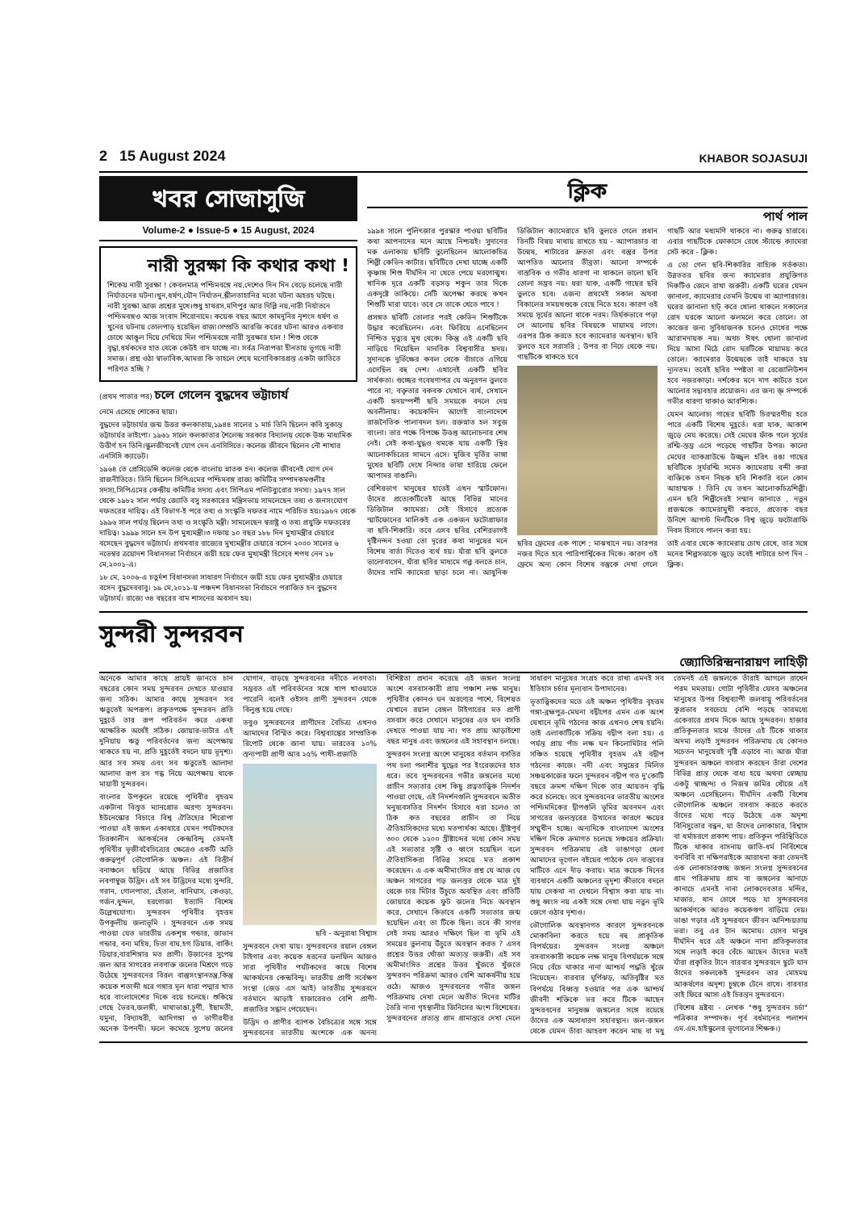2 15 August 2024 KHABOR SOJASUJI
খবর সোজাসুজি
Volume-2 ● Issue-5 ● 15 August, 2024
নারী সুরক্ষা কি কথার কথা !
শিকেয় নারী সুরক্ষা ! কেবলমাত্র পশ্চিমবঙ্গে নয়,দেশেও দিন দিন বেড়ে চলেছে নারী নির্যাতনের ঘটনা।খুন,ধর্ষণ,যৌন নির্যাতন,শ্লীলতাহানির মতো ঘটনা অহরহ ঘটছে। নারী সুরক্ষা আজ প্রশ্নের মুখে।শুধু হাথরস,মণিপুর আর দিল্লি নয়,নারী নির্যাতনে পশ্চিমবঙ্গও আজ সংবাদ শিরোনামে। কয়েক বছর আগে কামদুনির নৃশংস ধর্ষণ ও খুনের ঘটনায় তোলপাড় হয়েছিল রাজ্য।সম্প্রতি আরজি করের ঘটনা আরও একবার চোখে আঙুল দিয়ে দেখিয়ে দিল পশ্চিমবঙ্গে নারী সুরক্ষার হাল ! শিশু থেকে বৃদ্ধা,ধর্ষকদের হাত থেকে কেউই বাদ যাচ্ছে না। সর্বত্র নিরাপত্তা হীনতায় ভুগছে নারী সমাজ। প্রশ্ন ওঠা স্বাভাবিক,আমরা কি তাহলে শেষে মনোবিকারগ্রস্ত একটা জাতিতে পরিণত হচ্ছি ?
(প্রথম পাতার পর) চলে গেলেন বুদ্ধদেব ভট্টাচার্য
নেমে এসেছে শোকের ছায়া।
বুদ্ধদেব ভট্টাচার্যর জন্ম উত্তর কলকাতায়,১৯৪৪ সালের ১ মার্চ তিনি ছিলেন কবি সুকান্ত ভট্টাচার্যর ভাইপো। ১৯৬১ সালে কলকাতার শৈলেন্দ্র সরকার বিদ্যালয় থেকে উচ্চ মাধ্যমিক উত্তীর্ণ হন তিনি।স্কুলজীবনেই যোগ দেন এনসিসিতে। কলেজ জীবনে ছিলেন নৌ শাখার এনসিসি ক্যাডেট।
১৯৬৪ তে প্রেসিডেন্সি কলেজ থেকে বাংলায় স্নাতক হন। কলেজ জীবনেই যোগ দেন রাজনীতিতে। তিনি ছিলেন সিপিএমের পশ্চিমবঙ্গ রাজ্য কমিটির সম্পাদকমণ্ডলীর সদস্য,সিপিএমের কেন্দ্রীয় কমিটির সদস্য এবং সিপিএম পলিটব্যুরোর সদস্য। ১৯৭৭ সাল থেকে ১৯৮২ সাল পর্যন্ত জ্যোতি বসু সরকারের মন্ত্রিসভায় সামলেছেন তথ্য ও জনসংযোগ দফতরের দায়িত্ব। এই বিভাগ-ই পরে তথ্য ও সংস্কৃতি দফতর নামে পরিচিত হয়।১৯৮৭ থেকে ১৯৯৬ সাল পর্যন্ত ছিলেন তথ্য ও সংস্কৃতি মন্ত্রী। সামলেছেন স্বরাষ্ট্র ও তথ্য প্রযুক্তি দফতরের দায়িত্ব। ১৯৯৯ সালে হন উপ মুখ্যমন্ত্রী।৩ দফায় ১০ বছর ১৮৮ দিন মুখ্যমন্ত্রীর চেয়ারে বসেছেন বুদ্ধদেব ভট্টাচার্য। প্রথমবার রাজ্যের মুখ্যমন্ত্রীর চেয়ারে বসেন ২০০০ সালের ৬ নভেম্বর ত্রয়োদশ বিধানসভা নির্বাচনে জয়ী হয়ে ফের মুখ্যমন্ত্রী হিসেবে শপথ নেন ১৮ মে,২০০১-এ।
১৮ মে, ২০০৬-এ চতুর্দশ বিধানসভা সাধারণ নির্বাচনে জয়ী হয়ে ফের মুখ্যমন্ত্রীর চেয়ারে বসেন বুদ্ধদেববাবু। ১৯ মে,২০১১-য় পঞ্চদশ বিধানসভা নির্বাচনে পরাজিত হন বুদ্ধদেব ভট্টাচার্য। রাজ্যে ৩৪ বছরের বাম শাসনের অবসান হয়।
ক্লিক
পার্থ পাল
১৯৯৪ সালে পুলিৎজার পুরস্কার পাওয়া ছবিটির কথা আপনাদের মনে আছে নিশ্চয়ই। সুদানের মরু এলাকায় ছবিটি তুলেছিলেন আলোকচিত্র শিল্পী কেভিন কার্টার। ছবিটিতে দেখা যাচ্ছে একটি কৃষ্ণাঙ্গ শিশু দীর্ঘদিন না খেতে পেয়ে মরণোন্মুখ। খানিক দূরে একটি বড়সড় শকুন তার দিকে একদৃষ্টে তাকিয়ে। সেটি অপেক্ষা করছে কখন শিশুটি মারা যাবে। তবে সে তাকে খেতে পাবে !
প্রসঙ্গত ছবিটি তোলার পরই কেভিন শিশুটিকে উদ্ধার করেছিলেন। এবং ফিরিয়ে এনেছিলেন নিশ্চিত মৃত্যুর মুখ থেকে। কিন্তু এই একটি ছবি নাড়িয়ে দিয়েছিল মানবিক বিশ্ববাসীর হৃদয়।সুদানকে দুর্ভিক্ষের কবল থেকে বাঁচাতে এগিয়ে এসেছিল বহু দেশ। এখানেই একটি ছবির সার্থকতা। গুচ্ছের গবেষণাপত্র যে অনুরণন তুলতে পারে না, বক্তৃতার বকবক যেখানে ব্যর্থ, সেখানে একটি হৃদয়স্পর্শী ছবি সময়কে বদলে দেয় অবলীলায়। কয়েকদিন আগেই বাংলাদেশে রাজনৈতিক পালাবদল হল। রক্তস্নাত হল সবুজ বাংলা। তার পক্ষে বিপক্ষে উত্তপ্ত আলোচনার শেষ নেই। সেই কথা-যুদ্ধও থমকে যায় একটি স্থির আলোকচিত্রের সামনে এসে। মুজিব মূর্তির ভাঙ্গা মুখের ছবিটি দেখে নিন্দার ভাষা হারিয়ে ফেলে আপামর বাঙালি।
বেশিরভাগ মানুষের হাতেই এখন স্মার্টফোন। তাঁদের প্রত্যেকটিতেই আছে বিভিন্ন মানের ডিজিটাল ক্যামেরা। সেই হিসাবে প্রত্যেক স্মার্টফোনের মালিকই এক একজন ফটোগ্রাফার বা ছবি-শিকারি। তবে এসব ছবির বেশিরভাগই দৃষ্টিনন্দন হওয়া তো দূরের কথা মানুষের মনে বিশেষ বার্তা দিতেও ব্যর্থ হয়। যাঁরা ছবি তুলতে ভালোবাসেন, যাঁরা ছবির মাধ্যমে গল্প বলতে চান, তাঁদের দামি ক্যামেরা ছাড়া চলে না। আধুনিক ডিজিটাল ক্যামেরাতে ছবি তুলতে গেলে প্রধান তিনটি বিষয় মাথায় রাখতে হয় - অ্যাপারচার বা উন্মেষ, শাটারের দ্রুততা এবং বস্তুর উপর আপতিত আলোর তীব্রতা। আলো সম্পর্কে বাস্তবিক ও গভীর ধারণা না থাকলে ভালো ছবি তোলা সম্ভব নয়। ধরা যাক, একটি গাছের ছবি তুলতে হবে। এজন্য প্রথমেই সকাল অথবা বিকালের সময়খণ্ডকে বেছে নিতে হবে। কারণ ওই সময়ে সূর্যের আলো থাকে নরম। তির্যকভাবে পড়া সে আলোয় ছবির বিষয়কে মায়াময় লাগে। এরপর ঠিক করতে হবে ক্যামেরার অবস্থান। ছবি তুলতে হবে সরাসরি ; উপর বা নিচে থেকে নয়। গাছটিকে থাকতে হবে
ছবির ফ্রেমের এক পাশে ; মাঝখানে নয়। তারপর নজর দিতে হবে পারিপার্শ্বিকের দিকে। কারণ ওই ফ্রেমে অন্য কোন বিশেষ বস্তুকে দেখা গেলে গাছটি আর মধ্যমণি থাকবে না। গুরুত্ব হারাবে। এবার গাছটিকে ফোকাসে রেখে স্ট্যান্ডে ক্যামেরা সেট করে - ক্লিক।
এ তো গেল ছবি-শিকারির বাহ্যিক সর্তকতা। উন্নততর ছবির জন্য ক্যামেরার প্রযুক্তিগত দিকটিও জেনে রাখা জরুরী। একটি ঘরের যেমন জানালা, ক্যামেরার তেমনি উন্মেষ বা অ্যাপারচার। ঘরের জানালা হাট্ করে খোলা থাকলে সকালের রোদ ঘরকে আলো ঝলমলে করে তোলে। তা কাজের জন্য সুবিধাজনক হলেও চোখের পক্ষে আরামদায়ক নয়। অথচ ঈষৎ খোলা জানালা দিয়ে আসা মিঠে রোদ ঘরটিকে মায়াময় করে তোলে। ক্যামেরার উন্মেষকে তাই থাকতে হয় ন্যূনতম। তবেই ছবির স্পষ্টতা বা রেজোলিউশন হবে নজরকাড়া। দর্শকের মনে দাগ কাটতে হলে আলোর সদ্ব্যবহার প্রয়োজন। এর জন্য জ্ঞ্ সম্পর্কে গভীর ধারণা থাকাও আবশ্যিক।
যেমন আলোচ্য গাছের ছবিটি চিরস্মরণীয় হতে পারে একটি বিশেষ মুহূর্তে। ধরা যাক, আকাশ জুড়ে মেঘ করেছে। সেই মেঘের ফাঁক গলে সূর্যের রশ্মি-স্তম্ভ এসে পড়েছে গাছটির উপর। কালো মেঘের ব্যাকগ্রাউন্ডে উজ্জ্বল হরিৎ রঙা গাছের ছবিটিকে সূর্যরশ্মি সমেত ক্যামেরায় বন্দী করা ব্যক্তিকে তখন নিছক ছবি শিকারি বলে কোন আহাম্মক ! তিনি যে তখন আলোকচিত্রশিল্পী। এমন ছবি শিল্পীদেরই সম্মান জানাতে , নতুন প্রজন্মকে ক্যামেরামুখী করতে, প্রত্যেক বছর উনিশে আগস্ট দিনটিকে বিশ্ব জুড়ে ফটোগ্রাফি দিবস হিসাবে পালন করা হয়।
তাই এবার থেকে ক্যামেরায় চোখ রেখে, তার সঙ্গে মনের শিল্পসত্তাকে জুড়ে তবেই শাটারে চাপ দিন - ক্লিক।
সুন্দরী সুন্দরবন
জ্যোতিরিন্দ্রনারায়ণ লাহিড়ী
অনেকে আমার কাছে প্রায়ই জানতে চান বছরের কোন সময় সুন্দরবন দেখতে যাওয়ার জন্য সঠিক। আমার কাছে সুন্দরবন সব ঋতুতেই অপরূপ। প্রকৃতপক্ষে সুন্দরবন প্রতি মুহূর্তে তার রূপ পরিবর্তন করে একথা আক্ষরিক অর্থেই সঠিক। জোয়ার-ভাটার এই দুনিয়ায় ঋতু পরিবর্তনের জন্য অপেক্ষায় থাকতে হয় না, প্রতি মুহূর্তেই বদলে যায় ভূদৃশ্য। আর সব সময় এবং সব ঋতুতেই আলাদা আলাদা রূপ রস গন্ধ নিয়ে অপেক্ষায় থাকে মায়াবী সুন্দরবন।
বাংলার উপকূলে রয়েছে পৃথিবীর বৃহত্তম একটানা বিস্তৃত ম্যানগ্রোভ অরণ্য সুন্দরবন। ইউনেস্কোর বিচারে বিশ্ব ঐতিহ্যের শিরোপা পাওয়া এই জঙ্গল একাধারে যেমন পর্যটকদের চিরকালীন আকর্ষনের কেন্দ্রবিন্দু তেমনই পৃথিবীর ভূজীববৈচিত্র্যের ক্ষেত্রেও একটি অতি গুরুত্বপূর্ণ ভৌগোলিক অঞ্চল। এই বিস্তীর্ন বনাঞ্চলে ছড়িয়ে আছে বিভিন্ন প্রজাতির লবণাম্বুজ উদ্ভিদ। এই সব উদ্ভিদের মধ্যে সুন্দরি, গরান, গোলপাতা, হেঁতাল, ধানিঘাস, কেওড়া, গর্জন,ধুন্দল, হরগোজা ইত্যাদি বিশেষ উল্লেখযোগ্য। সুন্দরবন পৃথিবীর বৃহত্তম উপকূলীয় জলাভূমি । সুন্দরবনে এক সময় পাওয়া যেত ভারতীয় একশৃঙ্গ গন্ডার, জাভান গন্ডার, বন্য মহিষ, চিতা বাঘ,হগ ডিয়ার, বার্কিং ডিয়ার,বারশিঙ্গার মত প্রাণী। উজানের সুপেয় জল আর সাগরের লবণাক্ত জলের মিশ্রণে গড়ে উঠেছে সুন্দরবনের বিরল বাস্তুসংস্থানতন্ত্র,কিন্তু কয়েক শতাব্দী ধরে গঙ্গার মূল ধারা পদ্মার খাত ধরে বাংলাদেশের দিকে বয়ে চলেছে। শুকিয়ে গেছে ভৈরব,জলঙ্গী, মাথাভাঙা,চুর্ণী, ইছামতী, যমুনা, বিদ্যাধরী, আদিগঙ্গা ও ভাগীরথীর অনেক উপনদী। ফলে কমেছে সুপেয় জলের যোগান, বাড়ছে সুন্দরবনের নদীতে লবণতা। সম্ভবত এই পরিবর্তনের সঙ্গে খাপ খাওয়াতে পারেনি বলেই ওইসব প্রাণী সুন্দরবন থেকে বিলুপ্ত হয়ে গেছে।
তবুও সুন্দরবনের প্রাণীদের বৈচিত্র্য এখনও আমাদের বিস্মিত করে। বিশ্বব্যাঙ্কের সাম্প্রতিক রিপোর্ট থেকে জানা যায়। ভারতের ১০% স্তন্যপায়ী প্রাণী আর ২৫% পাখী-প্রজাতি
ছবি - অনুরাধা বিশ্বাস
সুন্দরবনে দেখা যায়। সুন্দরবনের রয়াল বেঙ্গল টাইগার এবং কয়েক ধরনের ডলফিন আজও সারা পৃথিবীর পর্যটকদের কাছে বিশেষ আকর্ষনের কেন্দ্রবিন্দু। ভারতীয় প্রাণী সর্বেক্ষণ সংস্থা (জেড এস আই) ভারতীয় সুন্দরবনে বর্তমানে আড়াই হাজারেরও বেশি প্রাণী-প্রজাতির সন্ধান পেয়েছেন।
উদ্ভিদ ও প্রাণীর ব্যাপক বৈচিত্র্যের সঙ্গে সঙ্গে সুন্দরবনের ভারতীয় অংশকে এক অনন্য বিশিষ্টতা প্রদান করেছে এই জঙ্গল সংলগ্ন অংশে বসবাসকারী প্রায় পঞ্চাশ লক্ষ মানুষ। পৃথিবীর কোনও ঘন অরণ্যের পাশে, বিশেষত যেখানে রয়াল বেঙ্গল টাইগারের মত প্রাণী বসবাস করে সেখানে মানুষের এত ঘন বসতি দেখতে পাওয়া যায় না। গত প্রায় আড়াইশো বছর মানুষ এবং জঙ্গলের এই সহাবস্থান চলছে।
সুন্দরবন সংলগ্ন অংশে মানুষের বর্তমান বসতির পথ চলা পলাশীর যুদ্ধের পর ইংরেজদের হাত ধরে। তবে সুন্দরবনের গভীর জঙ্গলের মধ্যে প্রাচীন সভ্যতার বেশ কিছু প্রত্নতাত্ত্বিক নিদর্শন পাওয়া গেছে, এই নিদর্শনগুলি সুন্দরবনে অতীত মনুষ্যবসতির নিদর্শন হিসাবে ধরা হলেও তা ঠিক কত বছরের প্রাচীন তা নিয়ে ঐতিহাসিকদের মধ্যে মতপার্থক্য আছে। খ্রীষ্টপূর্ব ৩০০ থেকে ১২০০ খ্রীষ্টাব্দের মধ্যে কোন সময় এই সভ্যতার সৃষ্টি ও ধ্বংস হয়েছিল বলে ঐতিহাসিকরা বিভিন্ন সময়ে মত প্রকাশ করেছেন। এ এক অমীমাংসিত প্রশ্ন যে আজ যে অঞ্চল সাগরের গড় জলস্তর থেকে মাত্র দুই থেকে চার মিটার উঁচুতে অবস্থিত এবং প্রতিটি জোয়ারে কয়েক ফুট জলের নিচে অবস্থান করে, সেখানে কিভাবে একটি সভ্যতার জন্ম হয়েছিল এবং তা টিকে ছিল। তবে কী সাগর সেই সময় আরও দক্ষিণে ছিল বা ভূমি এই সময়ের তুলনায় উঁচুতে অবস্থান করত ? এসব প্রশ্নের উত্তর খোঁজা অত্যন্ত জরুরী। এই সব অমীমাংসিত প্রশ্নের উত্তর খুঁজতে খুঁজতে সুন্দরবন পরিক্রমা আরও বেশি আকর্ষনীয় হয়ে ওঠে। আজও সুন্দরবনের গভীর জঙ্গল পরিক্রমায় দেখা মেলে অতীত দিনের মাটির তৈরি নানা গৃহস্থালীর জিনিসের অংশ বিশেষের। সুন্দরবনের প্রত্যন্ত গ্রাম গ্রামান্তরে দেখা মেলে সাধারণ মানুষের সংগ্রহ করে রাখা এমনই সব ইতিহাস চর্চার মূল্যবান উপাদানের।
ভূতাত্ত্বিকদের মতে এই অঞ্চল পৃথিবীর বৃহত্তম গঙ্গা-ব্রহ্মপুত্র-মেঘনা বদ্বীপের এমন এক অংশ যেখানে ভূমি গঠনের কাজ এখনও শেষ হয়নি। তাই এলাকাটিকে সক্রিয় বদ্বীপ বলা হয়। এ পর্যন্ত প্রায় পাঁচ লক্ষ ঘন কিলোমিটার পলি সঞ্চিত হয়েছে পৃথিবীর বৃহত্তম এই বদ্বীপ গঠনের কাজে। নদী এবং সমুদ্রের মিলিত সঞ্চয়কাজের ফলে সুন্দরবন বদ্বীপ গত দু'কোটি বছরে ক্রমশ দক্ষিণ দিকে তার আয়তন বৃদ্ধি করে চলেছে। তবে সুন্দরবনের ভারতীয় অংশের পশ্চিমদিকের দ্বীপগুলি ভূমির অবনমন এবং সাগরের জলস্তরের উত্থানের কারণে ক্ষয়ের সম্মুখীন হচ্ছে। অন্যদিকে বাংলাদেশ অংশের দক্ষিণ দিকে ক্রমাগত চলেছে সঞ্চয়ের প্রক্রিয়া। সুন্দরবন পরিক্রমায় এই ভাঙাগড়া খেলা আমাদের ভূগোল বইয়ের পাঠকে যেন বাস্তবের মাটিতে এনে দাঁড় করায়। মাত্র কয়েক দিনের ব্যবধানে একটি অঞ্চলের ভূদৃশ্য কীভাবে বদলে যায় সেকথা না দেখলে বিশ্বাস করা যায় না। শুধু ধ্বংস নয় একই সঙ্গে দেখা যায় নতুন ভূমি জেগে ওঠার দৃশ্যও।
ভৌগোলিক অবস্থানগত কারণে সুন্দরবনকে মোকাবিলা করতে হয়ে বহু প্রাকৃতিক বিপর্যয়ের। সুন্দরবন সংলগ্ন অঞ্চলে বসবাসকারী কয়েক লক্ষ মানুষ বিপর্যয়কে সঙ্গে নিয়ে বেঁচে থাকার নানা আশ্চর্য পদ্ধতি খুঁজে নিয়েছেন। বারবার ঘূর্ণিঝড়, অতিবৃষ্টির মত বিপর্যয়ে বিধ্বস্ত হওয়ার পর এক আশ্চর্য জীবনী শক্তিকে ভর করে টিকে আছেন সুন্দরবনের মানুষজ্ঞ জঙ্গলের সঙ্গে রয়েছে তাঁদের এক অসাধারণ সহাবস্থান। জল-জঙ্গল থেকে যেমন তাঁরা আহরণ করেন মাছ বা মধু তেমনই এই জঙ্গলকে তাঁরাই আগলে রাখেন পরম মমতায়। গোটা পৃথিবীর যেসব অঞ্চলের মানুষের উপর বিশ্বব্যাপী জলবায়ু পরিবর্তনের কুপ্রভাব সবচেয়ে বেশি পড়ছে তারমধ্যে একেবারে প্রথম দিকে আছে সুন্দরবন। হাজার প্রতিকূলতার মাঝে তাঁদের এই টিকে থাকার অদম্য লড়াই সুন্দরবন পরিক্রমায় যে কোনও সচেতন মানুষেরই দৃষ্টি এড়াবে না। আজ যাঁরা সুন্দরবন অঞ্চলে বসবাস করছেন তাঁরা দেশের বিভিন্ন প্রান্ত থেকে বাধ্য হয়ে অথবা স্বেচ্ছায় একটু স্বাচ্ছন্দ্য ও নিজস্ব জমির খোঁজে এই অঞ্চলে এসেছিলেন। দীর্ঘদিন একটি বিশেষ ভৌগোলিক অঞ্চলে বসবাস করতে করতে তাঁদের মধ্যে গড়ে উঠেছে এক অদৃশ্য বিনিসুতোর বন্ধন, যা তাঁদের লোকাচার, বিশ্বাস বা ধর্মাচরণে প্রকাশ পায়। প্রতিকূল পরিস্থিতিতে টিকে থাকার বাসনায় জাতি-ধর্ম নির্বিশেষে বনবিবি বা দক্ষিণরাইকে আরাধনা করা তেমনই এক লোকাচারগুচ্ছ জঙ্গল সংলগ্ন সুন্দরবনের গ্রাম পরিক্রমায় গ্রাম বা জঙ্গলের আনাচে কানাচে এমনই নানা লোকদেবতার মন্দির, মাজার, থান চোখে পড়ে যা সুন্দরবনের আকর্ষণকে আরও কয়েকগুণ বাড়িয়ে দেয়। ভাঙা গড়ার এই সুন্দরবনে জীবন অনিশ্চয়তায় ভরা। তবু এর টান অমোঘ। যেসব মানুষ দীর্ঘদিন ধরে এই অঞ্চলে নানা প্রতিকূলতার সঙ্গে লড়াই করে বেঁচে আছেন তাঁদের মতই যাঁরা প্রকৃতির টানে বারবার সুন্দরবনে ছুটে যান তাঁদের সকলকেই সুন্দরবন তার মোহময় আকর্ষণের অদৃশ্য চুম্বকে টেনে রাখে। বারবার তাই ফিরে আসা এই চিরন্তন সুন্দরবনে।
(বিশেষ দ্রষ্টব্য - লেখক "শুধু সুন্দরবন চর্চা" পত্রিকার সম্পাদক। পূর্ব বর্ধমানের পলাশন এম.এম.হাইস্কুলের ভূগোলের শিক্ষক।)